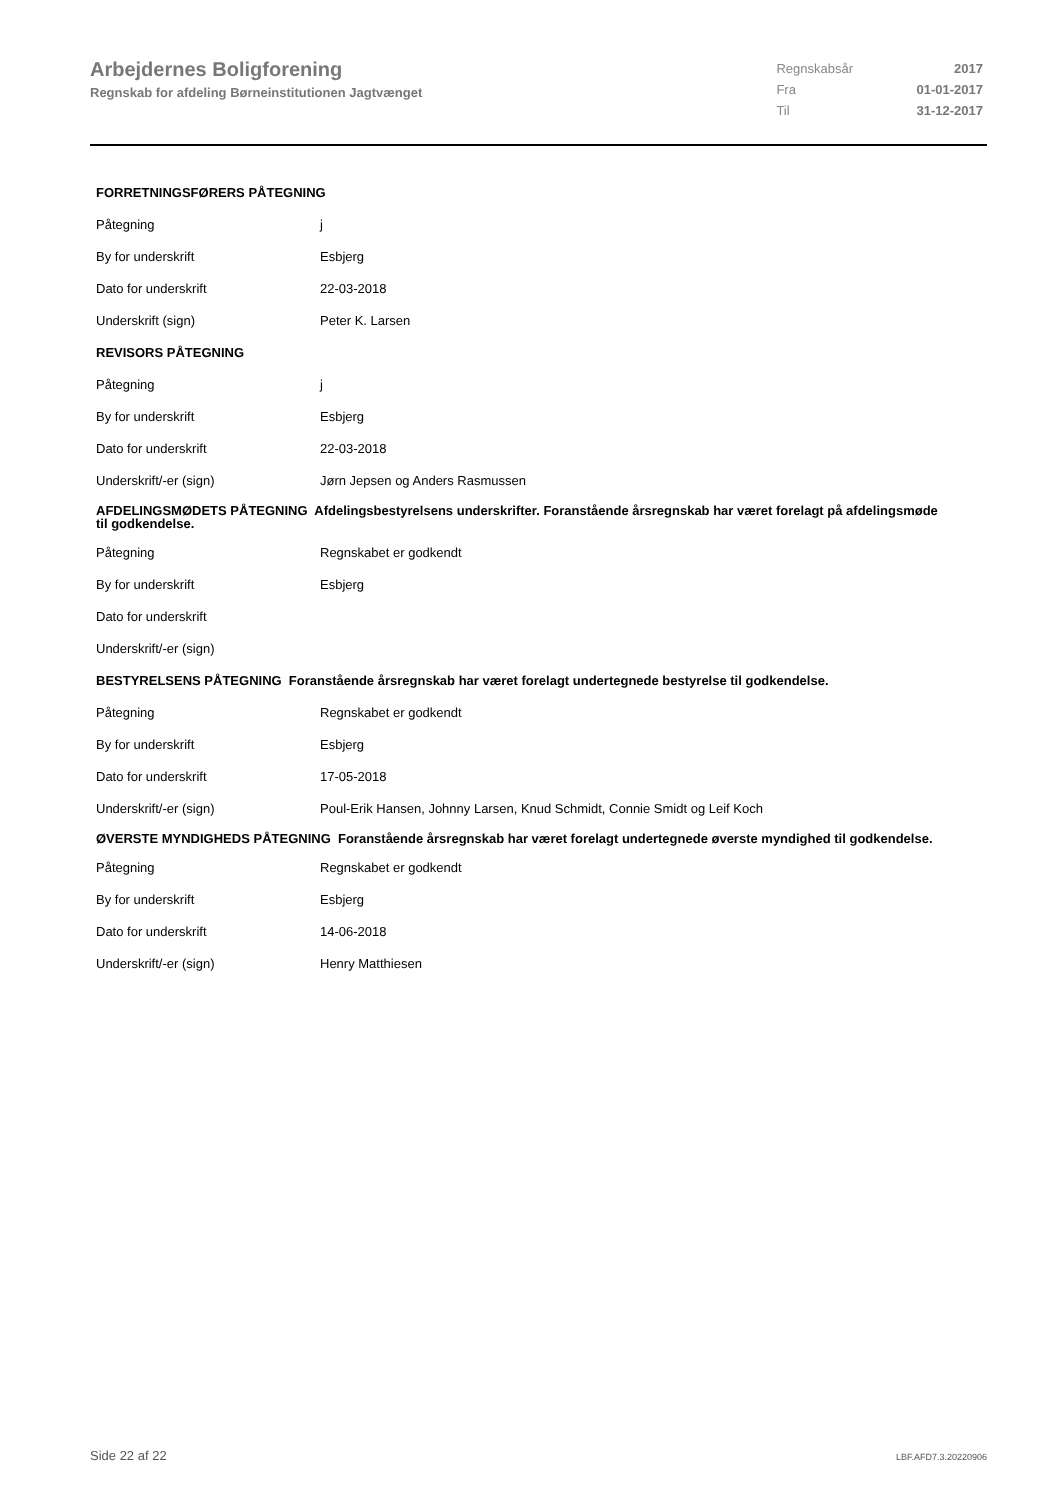Arbejdernes Boligforening
Regnskab for afdeling Børneinstitutionen Jagtvænget
| Regnskabsår | 2017 |
| Fra | 01-01-2017 |
| Til | 31-12-2017 |
| FORRETNINGSFØRERS PÅTEGNING | |
| Påtegning | j |
| By for underskrift | Esbjerg |
| Dato for underskrift | 22-03-2018 |
| Underskrift (sign) | Peter K. Larsen |
| REVISORS PÅTEGNING | |
| Påtegning | j |
| By for underskrift | Esbjerg |
| Dato for underskrift | 22-03-2018 |
| Underskrift/-er (sign) | Jørn Jepsen og Anders Rasmussen |
| AFDELINGSMØDETS PÅTEGNING Afdelingsbestyrelsens underskrifter. Foranstående årsregnskab har været forelagt på afdelingsmøde til godkendelse. | |
| Påtegning | Regnskabet er godkendt |
| By for underskrift | Esbjerg |
| Dato for underskrift | |
| Underskrift/-er (sign) | |
| BESTYRELSENS PÅTEGNING Foranstående årsregnskab har været forelagt undertegnede bestyrelse til godkendelse. | |
| Påtegning | Regnskabet er godkendt |
| By for underskrift | Esbjerg |
| Dato for underskrift | 17-05-2018 |
| Underskrift/-er (sign) | Poul-Erik Hansen, Johnny Larsen, Knud Schmidt, Connie Smidt og Leif Koch |
| ØVERSTE MYNDIGHEDS PÅTEGNING Foranstående årsregnskab har været forelagt undertegnede øverste myndighed til godkendelse. | |
| Påtegning | Regnskabet er godkendt |
| By for underskrift | Esbjerg |
| Dato for underskrift | 14-06-2018 |
| Underskrift/-er (sign) | Henry Matthiesen |
Side 22 af 22 LBF.AFD7.3.20220906